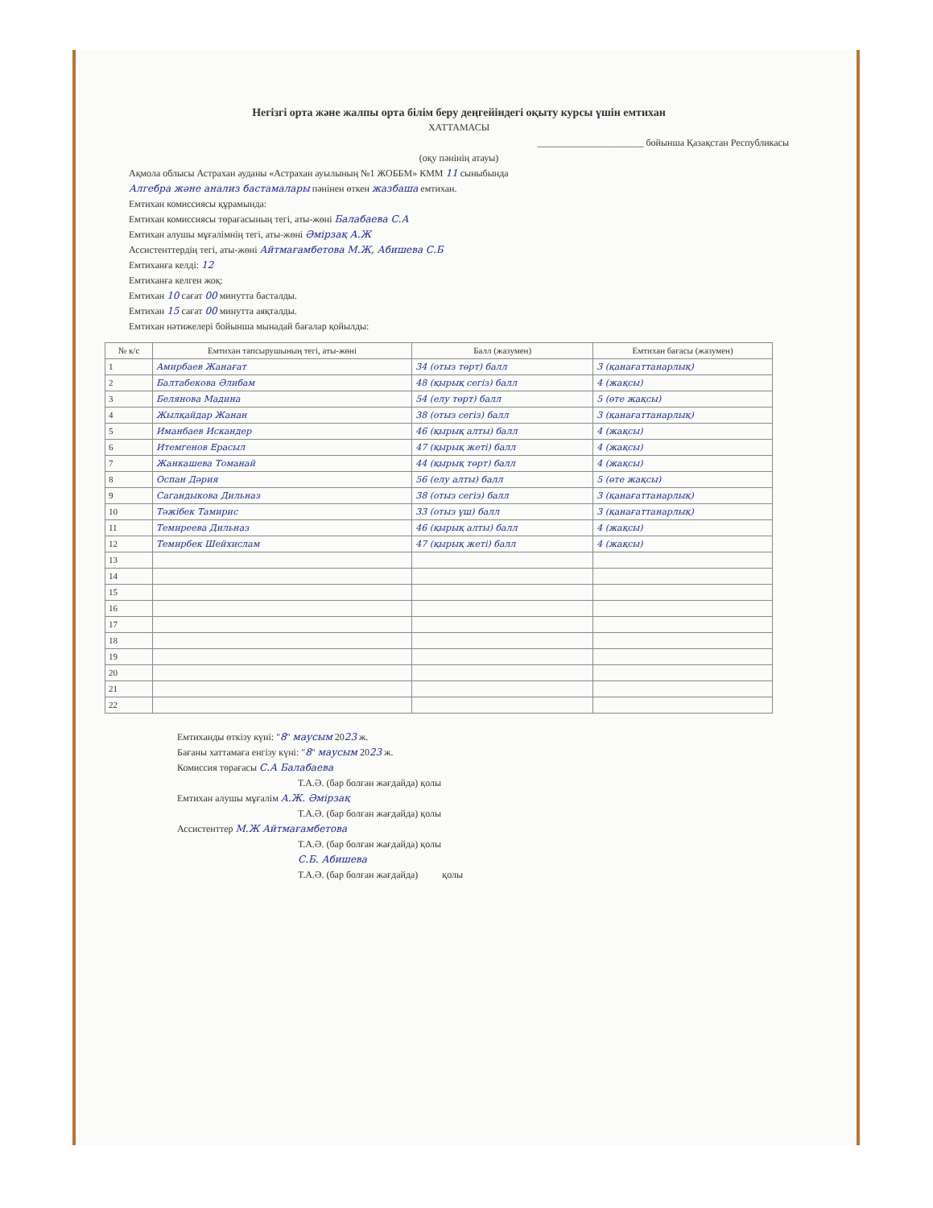Негізгі орта және жалпы орта білім беру деңгейіндегі оқыту курсы үшін емтихан
ХАТТАМАСЫ
______________________ бойынша Қазақстан Республикасы
(оқу пәнінің атауы)
Ақмола облысы Астрахан ауданы «Астрахан ауылының №1 ЖОББМ» КММ 11 сыныбында
Алгебра және анализ бастамалары пәнінен өткен жазбаша емтихан.
Емтихан комиссиясы құрамында:
Емтихан комиссиясы төрағасының тегі, аты-жөні Балабаева С.А
Емтихан алушы мұғалімнің тегі, аты-жөні Әмірзақ А.Ж
Ассистенттердің тегі, аты-жөні Айтмағамбетова М.Ж, Абишева С.Б
Емтиханға келді: 12
Емтиханға келген жоқ:
Емтихан 10 сағат 00 минутта басталды.
Емтихан 15 сағат 00 минутта аяқталды.
Емтихан нәтижелері бойынша мынадай бағалар қойылды:
| № к/с | Емтихан тапсырушының тегі, аты-жөні | Балл (жазумен) | Емтихан бағасы (жазумен) |
| --- | --- | --- | --- |
| 1 | Амирбаев Жанағат | 34 (отыз төрт) балл | 3 (қанағаттанарлық) |
| 2 | Балтабекова Әлибам | 48 (қырық сегіз) балл | 4 (жақсы) |
| 3 | Белянова Мадина | 54 (елу төрт) балл | 5 (өте жақсы) |
| 4 | Жылқайдар Жанан | 38 (отыз сегіз) балл | 3 (қанағаттанарлық) |
| 5 | Иманбаев Искандер | 46 (қырық алты) балл | 4 (жақсы) |
| 6 | Итемгенов Ерасыл | 47 (қырық жеті) балл | 4 (жақсы) |
| 7 | Жанкашева Томанай | 44 (қырық төрт) балл | 4 (жақсы) |
| 8 | Оспан Дәрия | 56 (елу алты) балл | 5 (өте жақсы) |
| 9 | Сагандыкова Дильназ | 38 (отыз сегіз) балл | 3 (қанағаттанарлық) |
| 10 | Тәжібек Тамирис | 33 (отыз үш) балл | 3 (қанағаттанарлық) |
| 11 | Темиреева Дильназ | 46 (қырық алты) балл | 4 (жақсы) |
| 12 | Темирбек Шейхислам | 47 (қырық жеті) балл | 4 (жақсы) |
| 13 | | | |
| 14 | | | |
| 15 | | | |
| 16 | | | |
| 17 | | | |
| 18 | | | |
| 19 | | | |
| 20 | | | |
| 21 | | | |
| 22 | | | |
Емтиханды өткізу күні: "8" маусым 2023 ж.
Бағаны хаттамаға енгізу күні: "8" маусым 2023 ж.
Комиссия төрағасы С.А Балабаева
Т.А.Ә. (бар болған жағдайда) қолы
Емтихан алушы мұғалім А.Ж. Әмірзақ
Т.А.Ә. (бар болған жағдайда) қолы
Ассистенттер М.Ж Айтмағамбетова
Т.А.Ә. (бар болған жағдайда) қолы
С.Б. Абишева
Т.А.Ә. (бар болған жағдайда) қолы